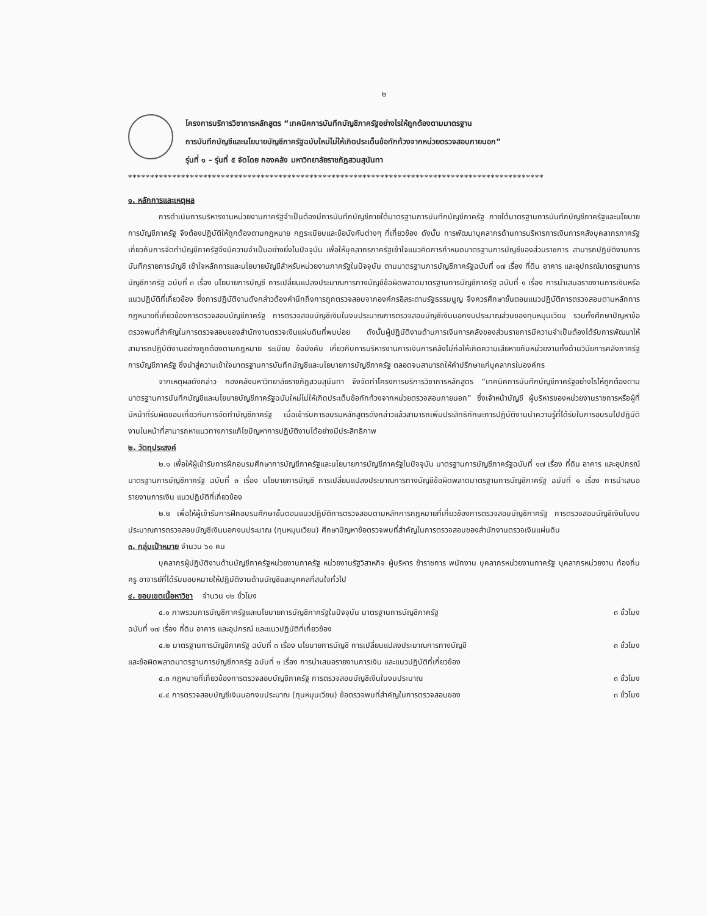๒
โครงการบริการวิชาการหลักสูตร “เทคนิคการบันทึกบัญชีภาครัฐอย่างไรให้ถูกต้องตามมาตรฐาน
การบันทึกบัญชีและนโยบายบัญชีภาครัฐฉบับใหม่ไม่ให้เกิดประเด็นข้อทักท้วงจากหน่วยตรวจสอบภายนอก”
รุ่นที่ ๑ – รุ่นที่ ๕ จัดโดย กองคลัง มหาวิทยาลัยราชภัฏสวนสุนันทา
**********************************************************************************************
๑. หลักการและเหตุผล
การดำเนินการบริหารงานหน่วยงานภาครัฐจำเป็นต้องมีการบันทึกบัญชีภายใต้มาตรฐานการบันทึกบัญชีภาครัฐ ภายใต้มาตรฐานการบันทึกบัญชีภาครัฐและนโยบายการบัญชีภาครัฐ จึงต้องปฏิบัติให้ถูกต้องตามกฎหมาย กฎระเบียบและข้อบังคับต่างๆ ที่เกี่ยวข้อง ดังนั้น การพัฒนาบุคลากรด้านการบริหารการเงินการคลังบุคลากรภาครัฐ เกี่ยวกับการจัดทำบัญชีภาครัฐจึงมีความจำเป็นอย่างยิ่งในปัจจุบัน เพื่อให้บุคลากรภาครัฐเข้าใจแนวคิดการกำหนดมาตรฐานการบัญชีของส่วนราชการ สามารถปฏิบัติงานการบันทึกรายการบัญชี เข้าใจหลักการและนโยบายบัญชีสำหรับหน่วยงานภาครัฐในปัจจุบัน ตามมาตรฐานการบัญชีภาครัฐฉบับที่ ๑๗ เรื่อง ที่ดิน อาคาร และอุปกรณ์มาตรฐานการบัญชีภาครัฐ ฉบับที่ ๓ เรื่อง นโยบายการบัญชี การเปลี่ยนแปลงประมาณการทางบัญชีข้อผิดพลาดมาตรฐานการบัญชีภาครัฐ ฉบับที่ ๑ เรื่อง การนำเสนอรายงานการเงินหรือแนวปฏิบัติที่เกี่ยวข้อง ซึ่งการปฏิบัติงานดังกล่าวต้องคำนึกถึงการถูกตรวจสอบจากองค์กรอิสระตามรัฐธรรมนูญ จึงควรศึกษาขั้นตอนแนวปฏิบัติการตรวจสอบตามหลักการกฎหมายที่เกี่ยวข้องการตรวจสอบบัญชีภาครัฐ การตรวจสอบบัญชีเงินในงบประมาณการตรวจสอบบัญชีเงินนอกงบประมาณส่วนของทุนหมุนเวียน รวมทั้งศึกษาปัญหาข้อตรวจพบที่สำคัญในการตรวจสอบของสำนักงานตรวจเงินแผ่นดินที่พบบ่อย ดังนั้นผู้ปฏิบัติงานด้านการเงินการคลังของส่วนราชการมีความจำเป็นต้องได้รับการพัฒนาให้สามารถปฏิบัติงานอย่างถูกต้องตามกฎหมาย ระเบียบ ข้อบังคับ เกี่ยวกับการบริหารงานการเงินการคลังไม่ก่อให้เกิดความเสียหายกับหน่วยงานทั้งด้านวินัยการคลังภาครัฐ การบัญชีภาครัฐ ซึ่งนำสู่ความเข้าใจมาตรฐานการบันทึกบัญชีและนโยบายการบัญชีภาครัฐ ตลอดจนสามารถให้คำปรึกษาแก่บุคลากรในองค์กร
จากเหตุผลดังกล่าว กองคลังมหาวิทยาลัยราชภัฏสวนสุนันทา จึงจัดทำโครงการบริการวิชาการหลักสูตร “เทคนิคการบันทึกบัญชีภาครัฐอย่างไรให้ถูกต้องตามมาตรฐานการบันทึกบัญชีและนโยบายบัญชีภาครัฐฉบับใหม่ไม่ให้เกิดประเด็นข้อทักท้วงจากหน่วยตรวจสอบภายนอก” ซึ่งเจ้าหน้าบัญชี ผู้บริหารของหน่วยงานราชการหรือผู้ที่มีหน้าที่รับผิดชอบเกี่ยวกับการจัดทำบัญชีภาครัฐ เมื่อเข้ารับการอบรมหลักสูตรดังกล่าวแล้วสามารถเพิ่มประสิทธิทักษะการปฏิบัติงานนำความรู้ที่ได้รับในการอบรมไปปฏิบัติงานในหน้าที่สามารถหาแนวทางการแก้ไขปัญหาการปฏิบัติงานได้อย่างมีประสิทธิภาพ
๒. วัตถุประสงค์
๒.๑ เพื่อให้ผู้เข้ารับการฝึกอบรมศึกษาการบัญชีภาครัฐและนโยบายการบัญชีภาครัฐในปัจจุบัน มาตรฐานการบัญชีภาครัฐฉบับที่ ๑๗ เรื่อง ที่ดิน อาคาร และอุปกรณ์มาตรฐานการบัญชีภาครัฐ ฉบับที่ ๓ เรื่อง นโยบายการบัญชี การเปลี่ยนแปลงประมาณการทางบัญชีข้อผิดพลาดมาตรฐานการบัญชีภาครัฐ ฉบับที่ ๑ เรื่อง การนำเสนอรายงานการเงิน แนวปฏิบัติที่เกี่ยวข้อง
๒.๒ เพื่อให้ผู้เข้ารับการฝึกอบรมศึกษาขั้นตอนแนวปฏิบัติการตรวจสอบตามหลักการกฎหมายที่เกี่ยวข้องการตรวจสอบบัญชีภาครัฐ การตรวจสอบบัญชีเงินในงบประมาณการตรวจสอบบัญชีเงินนอกงบประมาณ (ทุนหมุนเวียน) ศึกษาปัญหาข้อตรวจพบที่สำคัญในการตรวจสอบของสำนักงานตรวจเงินแผ่นดิน
๓. กลุ่มเป้าหมาย จำนวน ๖๐ คน
บุคลากรผู้ปฏิบัติงานด้านบัญชีภาครัฐหน่วยงานภาครัฐ หน่วยงานรัฐวิสาหกิจ ผู้บริหาร ข้าราชการ พนักงาน บุคลากรหน่วยงานภาครัฐ บุคลากรหน่วยงาน ท้องถิ่น ครู อาจารย์ที่ได้รับมอบหมายให้ปฏิบัติงานด้านบัญชีและบุคคลที่สนใจทั่วไป
๔. ขอบเขตเนื้อหาวิชา จำนวน ๑๒ ชั่วโมง
๔.๑ ภาพรวมการบัญชีภาครัฐและนโยบายการบัญชีภาครัฐในปัจจุบัน มาตรฐานการบัญชีภาครัฐ ๓ ชั่วโมง
ฉบับที่ ๑๗ เรื่อง ที่ดิน อาคาร และอุปกรณ์ และแนวปฏิบัติที่เกี่ยวข้อง
๔.๒ มาตรฐานการบัญชีภาครัฐ ฉบับที่ ๓ เรื่อง นโยบายการบัญชี การเปลี่ยนแปลงประมาณการทางบัญชี ๓ ชั่วโมง
และข้อผิดพลาดมาตรฐานการบัญชีภาครัฐ ฉบับที่ ๑ เรื่อง การนำเสนอรายงานการเงิน และแนวปฏิบัติที่เกี่ยวข้อง
๔.๓ กฎหมายที่เกี่ยวข้องการตรวจสอบบัญชีภาครัฐ การตรวจสอบบัญชีเงินในงบประมาณ ๓ ชั่วโมง
๔.๔ การตรวจสอบบัญชีเงินนอกงบประมาณ (ทุนหมุนเวียน) ข้อตรวจพบที่สำคัญในการตรวจสอบของ ๓ ชั่วโมง